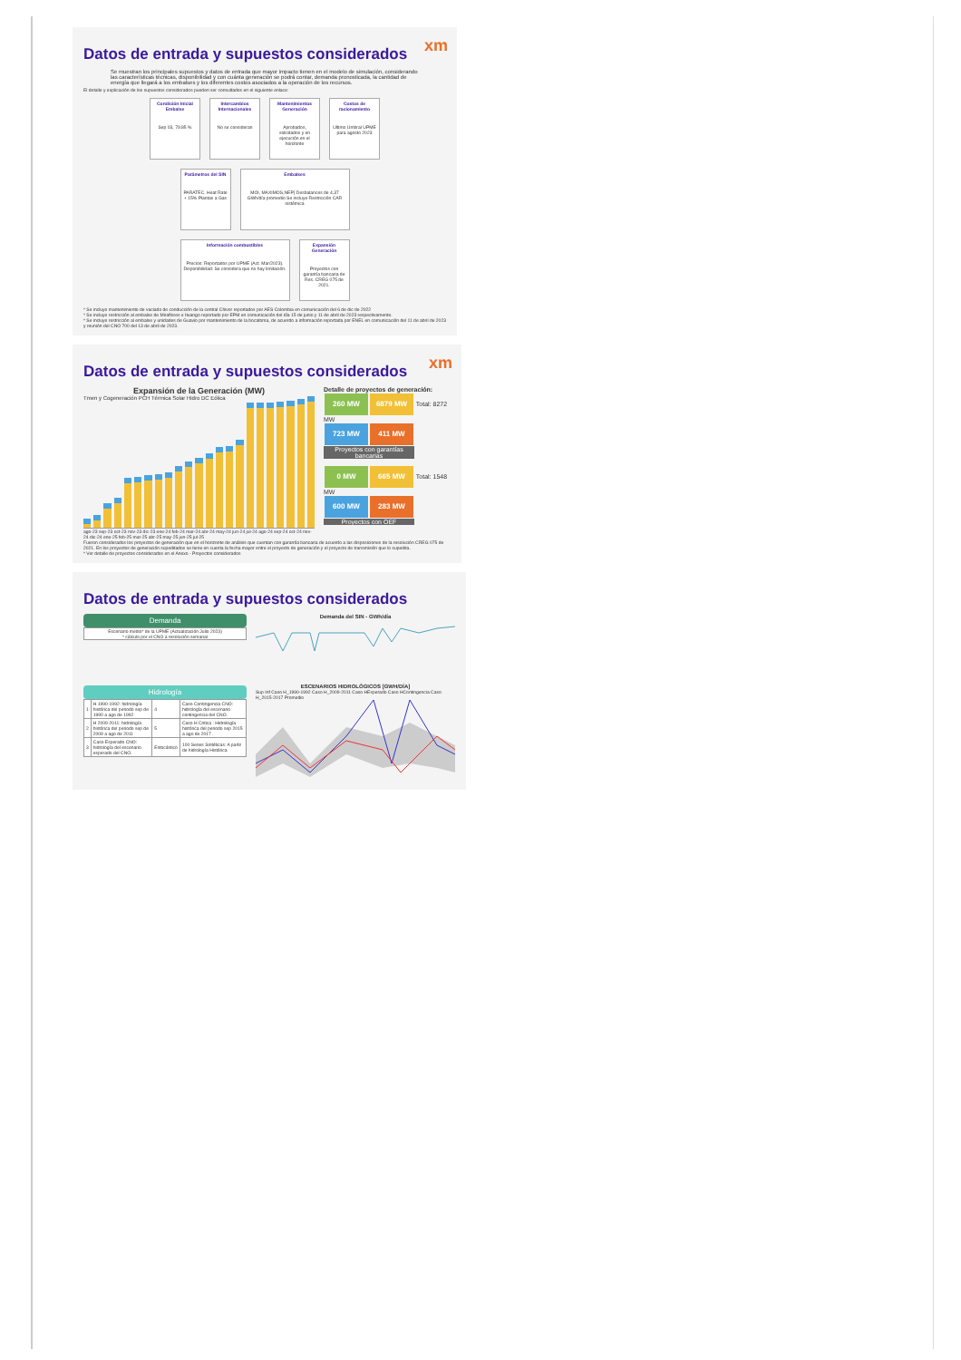xm
Datos de entrada y supuestos considerados
Se muestran los principales supuestos y datos de entrada que mayor impacto tienen en el modelo de simulación, considerando las características técnicas, disponibilidad y con cuánta generación se podrá contar, demanda pronosticada, la cantidad de energía que llegará a los embalses y los diferentes costos asociados a la operación de los recursos.
El detalle y explicación de los supuestos considerados pueden ser consultados en el siguiente enlace:
Condición Inicial Embalse
Sep 03, 79.85 %
Intercambios Internacionales
No se consideran
Mantenimientos Generación
Aprobados, solicitados y en ejecución en el horizonte
Costos de racionamiento
Ultimo Umbral UPME para agosto 2023
Parámetros del SIN
PARATEC. Heat Rate + 15% Plantas a Gas
Embalses
MOI, MAXIMOS,NEP) Desbalances de 4.37 GWh/día promedio Se incluye Restricción CAR sistémica
Información combustibles
Precios: Reportados por UPME (Act. Mar/2023). Disponibilidad: Se considera que no hay limitación.
Expansión Generación
Proyectos con garantía bancaria de Res. CREG 075 de 2021.
* Se incluye mantenimiento de vaciado de conducción de la central Chivor reportados por AES Colombia en comunicación del 6 de dic de 2022
* Se incluye restricción al embalse de Miraflores e Ituango reportado por EPM en comunicación del día 15 de junio y 11 de abril de 2023 respectivamente.
* Se incluye restricción al embalse y unidades de Guavio por mantenimiento de la bocatoma, de acuerdo a información reportada por ENEL en comunicación del 11 de abril de 2023 y reunión del CNO 700 del 13 de abril de 2023.
xm
Datos de entrada y supuestos considerados
Expansión de la Generación (MW)
Tmen y Cogeneración PCH Térmica Solar Hidro DC Eólica
ago-23 sep-23 oct-23 nov-23 dic-23 ene-24 feb-24 mar-24 abr-24 may-24 jun-24 jul-24 ago-24 sep-24 oct-24 nov-24 dic-24 ene-25 feb-25 mar-25 abr-25 may-25 jun-25 jul-25
Detalle de proyectos de generación:
260 MW 6879 MW Total: 8272 MW
723 MW 411 MW
Proyectos con garantías bancarias
0 MW 665 MW Total: 1548 MW
600 MW 283 MW
Proyectos con OEF
Fueron considerados los proyectos de generación que en el horizonte de análisis que cuentan con garantía bancaria de acuerdo a las disposiciones de la resolución CREG 075 de 2021. En los proyectos de generación supeditados se tiene en cuenta la fecha mayor entre el proyecto de generación y el proyecto de transmisión que lo supedita.
* Ver detalle de proyectos considerados en el Anexo - Proyectos considerados
Datos de entrada y supuestos considerados
Demanda
Escenario medio* de la UPME (Actualización Julio 2023)
* cálculo por el CNO a resolución semanal
Hidrología
| 1 | H 1990-1992: hidrología histórica del periodo sep de 1990 a ago de 1992 | 4 | Caso Contingencia CNO: hidrología del escenario contingencia del CNO. |
| 2 | H 2009-2011: hidrología histórica del periodo sep de 2009 a ago de 2011 | 5 | Caso H Critica : Hidrología histórica del periodo sep 2015 a ago de 2017 . |
| 3 | Caso Esperado CNO: hidrología del escenario esperado del CNO. | Estocástico | 100 Series Sintéticas: A partir de hidrología Histórica |
Demanda del SIN - GWh/día
ESCENARIOS HIDROLÓGICOS [GWH/DÍA]
Sup Inf Caso H_1990-1992 Caso H_2009-2011 Caso HEsperado Caso HContingencia Caso H_2015-2017 Promedio